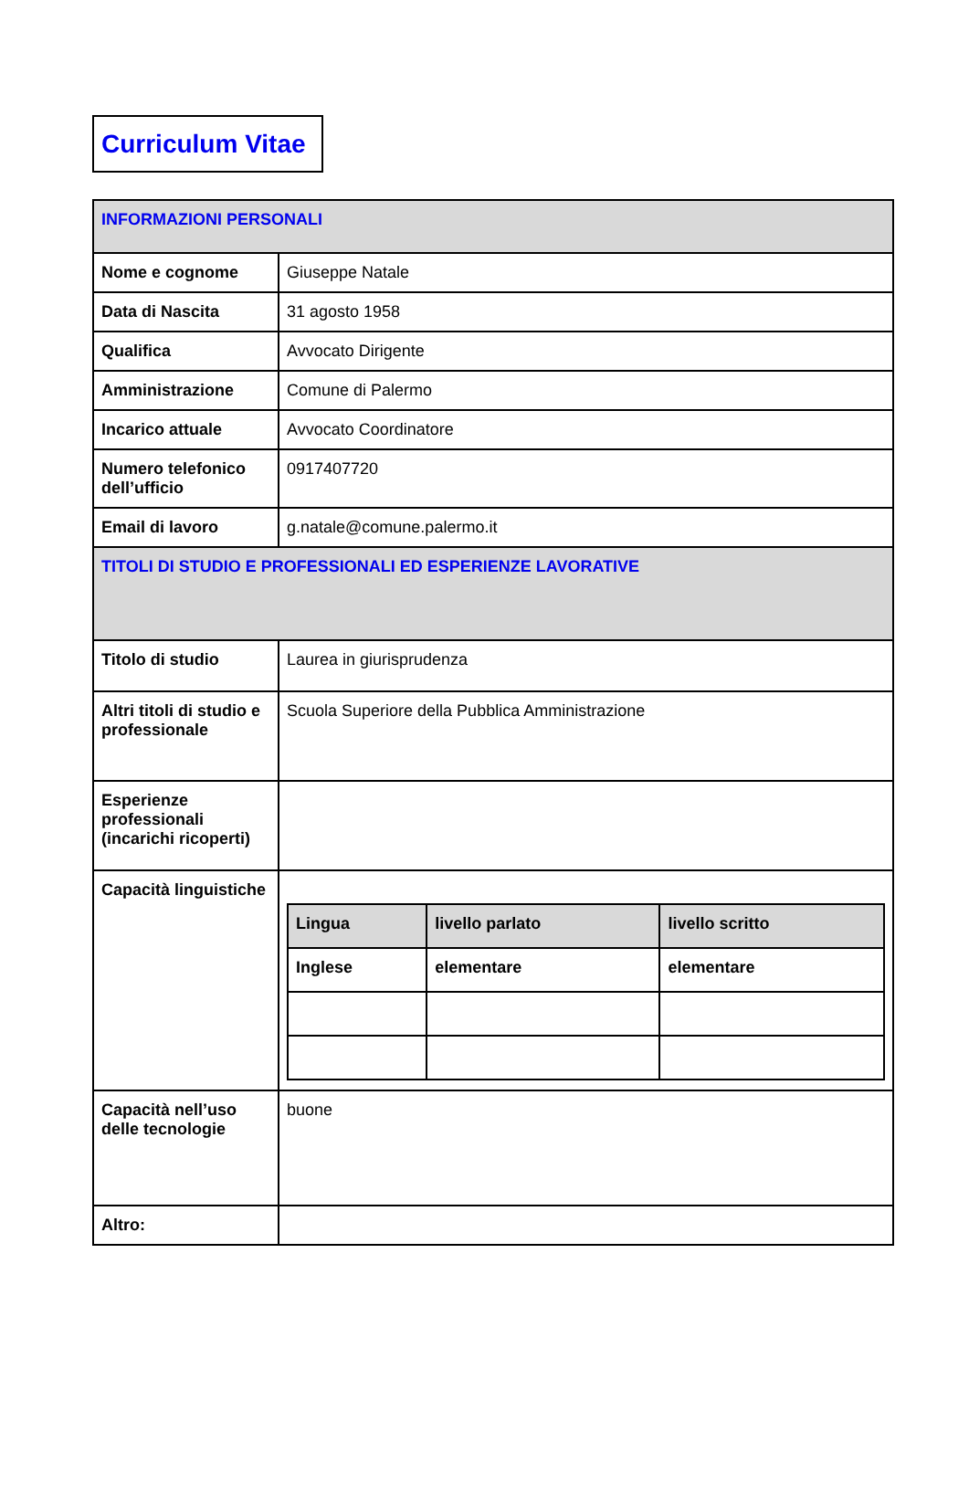Curriculum Vitae
| INFORMAZIONI PERSONALI | |
| Nome e cognome | Giuseppe Natale |
| Data di Nascita | 31 agosto 1958 |
| Qualifica | Avvocato Dirigente |
| Amministrazione | Comune di Palermo |
| Incarico attuale | Avvocato Coordinatore |
| Numero telefonico dell’ufficio | 0917407720 |
| Email di lavoro | g.natale@comune.palermo.it |
| TITOLI DI STUDIO E PROFESSIONALI ED ESPERIENZE LAVORATIVE | |
| Titolo di studio | Laurea in giurisprudenza |
| Altri titoli di studio e professionale | Scuola Superiore della Pubblica Amministrazione |
| Esperienze professionali (incarichi ricoperti) | |
| Capacità linguistiche | / Lingua / livello parlato / livello scritto / / Inglese / elementare / elementare / |
| Capacità nell’uso delle tecnologie | buone |
| Altro: | |